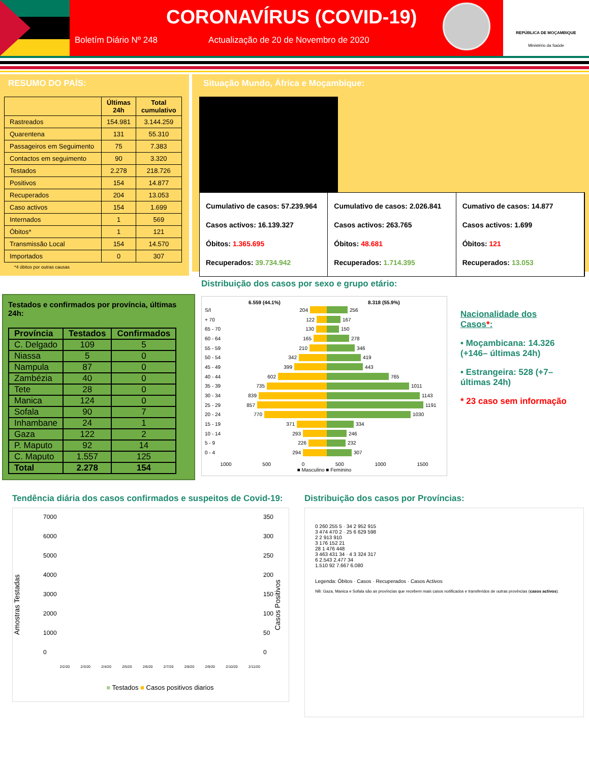CORONAVÍRUS (COVID-19)
Boletím Diário Nº 248 Actualização de 20 de Novembro de 2020
REPÚBLICA DE MOÇAMBIQUE
Ministério da Saúde
RESUMO DO PAÍS:
| | Últimas 24h | Total cumulativo |
| --- | --- | --- |
| Rastreados | 154.981 | 3.144.259 |
| Quarentena | 131 | 55.310 |
| Passageiros em Seguimento | 75 | 7.383 |
| Contactos em seguimento | 90 | 3.320 |
| Testados | 2.278 | 218.726 |
| Positivos | 154 | 14.877 |
| Recuperados | 204 | 13.053 |
| Caso activos | 154 | 1.699 |
| Internados | 1 | 569 |
| Óbitos* | 1 | 121 |
| Transmissão Local | 154 | 14.570 |
| Importados | 0 | 307 |
*4 óbitos por outras causas
Situação Mundo, África e Moçambique:
Cumulativo de casos: 57.239.964
Casos activos: 16.139.327
Óbitos: 1.365.695
Recuperados: 39.734.942
Cumulativo de casos: 2.026.841
Casos activos: 263.765
Óbitos: 48.681
Recuperados: 1.714.395
Cumativo de casos: 14.877
Casos activos: 1.699
Óbitos: 121
Recuperados: 13.053
Testados e confirmados por província, últimas 24h:
| Província | Testados | Confirmados |
| --- | --- | --- |
| C. Delgado | 109 | 5 |
| Niassa | 5 | 0 |
| Nampula | 87 | 0 |
| Zambézia | 40 | 0 |
| Tete | 28 | 0 |
| Manica | 124 | 0 |
| Sofala | 90 | 7 |
| Inhambane | 24 | 1 |
| Gaza | 122 | 2 |
| P. Maputo | 92 | 14 |
| C. Maputo | 1.557 | 125 |
| Total | 2.278 | 154 |
Distribuição dos casos por sexo e grupo etário:
6.559 (44.1%) 8.318 (55.9%)
S/I 204 256
+ 70 122 167
65 - 70 130 150
60 - 64 165 278
55 - 59 210 346
50 - 54 342 419
45 - 49 399 443
40 - 44 602 765
35 - 39 735 1011
30 - 34 839 1143
25 - 29 857 1191
20 - 24 770 1030
15 - 19 371 334
10 - 14 293 246
5 - 9 226 232
0 - 4 294 307
1000 500 0 500 1000 1500
■ Masculino ■ Feminino
Nacionalidade dos Casos*:
• Moçambicana: 14.326 (+146– últimas 24h)
• Estrangeira: 528 (+7– últimas 24h)
* 23 caso sem informação
Tendência diária dos casos confirmados e suspeitos de Covid-19:
Amostras Testadas
7000
6000
5000
4000
3000
2000
1000
0
2/2/20 2/3/20 2/4/20 2/5/20 2/6/20 2/7/20 2/8/20 2/9/20 2/10/20 2/11/20
■ Testados ■ Casos positivos diarios
350
300
250
200
150
100
50
0
Casos Positivos
Distribuição dos casos por Províncias:
0 260 255 5 · 34 2 952 915
3 474 470 2 · 25 6 629 598
2 2 913 910
3 176 152 21
28 1 476 448
3 463 431 34 · 4 3 324 317
6 2.543 2.477 34
1.510 92 7.667 6.080
Legenda: Óbitos · Casos · Recuperados · Casos Activos
NB: Gaza, Manica e Sofala são as províncias que recebem mais casos notificados e transferidos de outras províncias (casos activos).